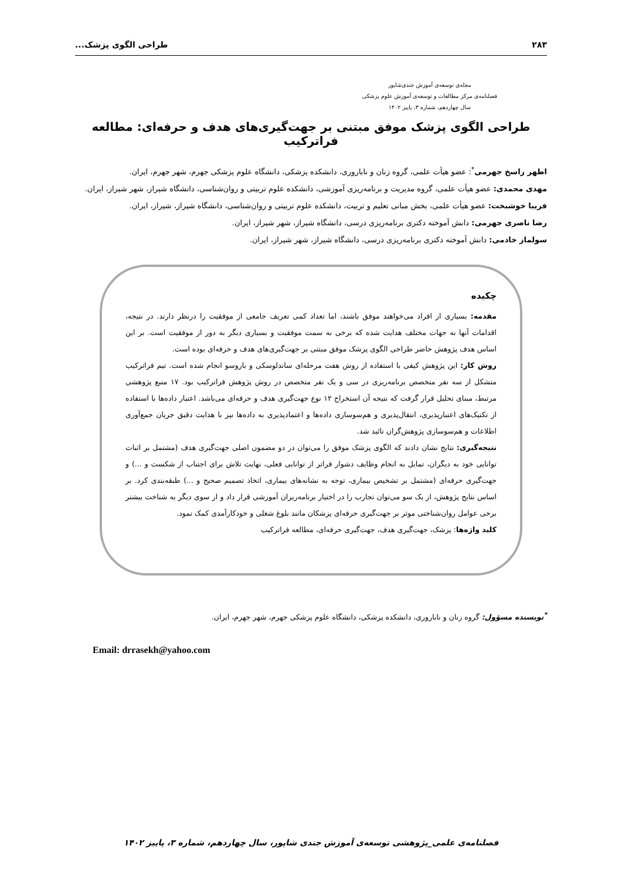۲۸۳ طراحی الگوی پزشک...
مجله‌ی توسعه‌ی آموزش جندی‌شاپور
فصلنامه‌ی مرکز مطالعات و توسعه‌ی آموزش علوم پزشکی
سال چهاردهم، شماره ۳، پاییز ۱۴۰۲
طراحی الگوی پزشک موفق مبتنی بر جهت‌گیری‌های هدف و حرفه‌ای: مطالعه فراترکیب
اطهر راسخ جهرمی<sup>*</sup>: عضو هیأت علمی، گروه زنان و ناباروری، دانشکده پزشکی، دانشگاه علوم پزشکی جهرم، شهر جهرم، ایران.
مهدی محمدی: عضو هیأت علمی، گروه مدیریت و برنامه‌ریزی آموزشی، دانشکده علوم تربیتی و روان‌شناسی، دانشگاه شیراز، شهر شیراز، ایران.
فریبا خوشبخت: عضو هیأت علمی، بخش مبانی تعلیم و تربیت، دانشکده علوم تربیتی و روان‌شناسی، دانشگاه شیراز، شیراز، ایران.
رضا ناصری جهرمی: دانش آموخته دکتری برنامه‌ریزی درسی، دانشگاه شیراز، شهر شیراز، ایران.
سولماز خادمی: دانش آموخته دکتری برنامه‌ریزی درسی، دانشگاه شیراز، شهر شیراز، ایران.
چکیده
مقدمه: بسیاری از افراد می‌خواهند موفق باشند، اما تعداد کمی تعریف جامعی از موفقیت را درنظر دارند. در نتیجه، اقدامات آنها به جهات مختلف هدایت شده که برخی به سمت موفقیت و بسیاری دیگر به دور از موفقیت است. بر این اساس هدف پژوهش حاضر طراحی الگوی پزشک موفق مبتنی بر جهت‌گیری‌های هدف و حرفه‌ای بوده است.
روش کار: این پژوهش کیفی با استفاده از روش هفت مرحله‌ای ساندلوسکی و باروسو انجام شده است. تیم فراترکیب متشکل از سه نفر متخصص برنامه‌ریزی در سی و یک نفر متخصص در روش پژوهش فراترکیب بود. ۱۷ منبع پژوهشی مرتبط، مبنای تحلیل قرار گرفت که نتیجه آن استخراج ۱۲ نوع جهت‌گیری هدف و حرفه‌ای می‌باشد. اعتبار داده‌ها با استفاده از تکنیک‌های اعتبارپذیری، انتقال‌پذیری و هم‌سوسازی داده‌ها و اعتمادپذیری به داده‌ها نیز با هدایت دقیق جریان جمع‌آوری اطلاعات و هم‌سوسازی پژوهش‌گران تائید شد.
نتیجه‌گیری: نتایج نشان دادند که الگوی پزشک موفق را می‌توان در دو مضمون اصلی جهت‌گیری هدف (مشتمل بر اثبات توانایی خود به دیگران، تمایل به انجام وظایف دشوار فراتر از توانایی فعلی، نهایت تلاش برای اجتناب از شکست و ...) و جهت‌گیری حرفه‌ای (مشتمل بر تشخیص بیماری، توجه به نشانه‌های بیماری، اتخاذ تصمیم صحیح و ...) طبقه‌بندی کرد. بر اساس نتایج پژوهش، از یک سو می‌توان تجارب را در اختیار برنامه‌ریزان آموزشی قرار داد و از سوی دیگر به شناخت بیشتر برخی عوامل روان‌شناختی موثر بر جهت‌گیری حرفه‌ای پزشکان مانند بلوغ شغلی و خودکارآمدی کمک نمود.
کلید واژه‌ها: پزشک، جهت‌گیری هدف، جهت‌گیری حرفه‌ای، مطالعه فراترکیب
<sup>*</sup> نویسنده مسؤول: گروه زنان و ناباروری، دانشکده پزشکی، دانشگاه علوم پزشکی جهرم، شهر جهرم، ایران.
Email: drrasekh@yahoo.com
فصلنامه‌ی علمی_پژوهشی توسعه‌ی آموزش جندی شاپور، سال چهاردهم، شماره ۳، پاییز ۱۴۰۲